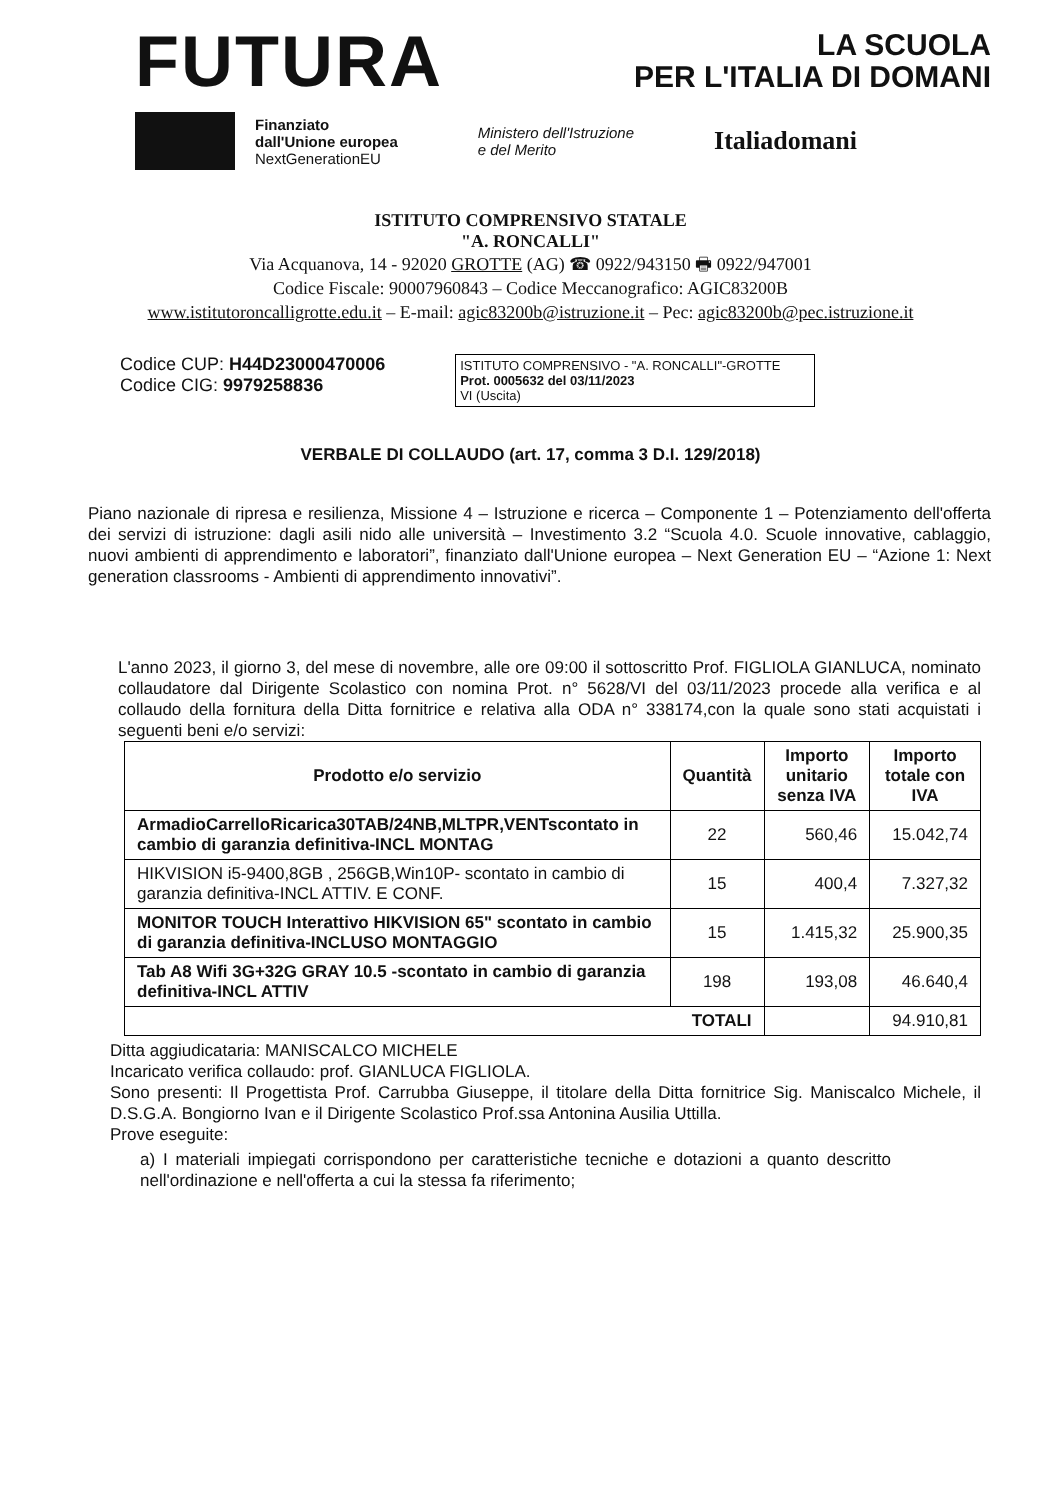FUTURA
LA SCUOLA
PER L'ITALIA DI DOMANI
Finanziato
dall'Unione europea
NextGenerationEU
Ministero dell'Istruzione
e del Merito
Italiadomani
ISTITUTO COMPRENSIVO STATALE
"A. RONCALLI"
Via Acquanova, 14 - 92020 GROTTE (AG) ☎ 0922/943150 🖶 0922/947001
Codice Fiscale: 90007960843 – Codice Meccanografico: AGIC83200B
www.istitutoroncalligrotte.edu.it – E-mail: agic83200b@istruzione.it – Pec: agic83200b@pec.istruzione.it
Codice CUP: H44D23000470006
Codice CIG: 9979258836
ISTITUTO COMPRENSIVO - "A. RONCALLI"-GROTTE
Prot. 0005632 del 03/11/2023
VI (Uscita)
VERBALE DI COLLAUDO (art. 17, comma 3 D.I. 129/2018)
Piano nazionale di ripresa e resilienza, Missione 4 – Istruzione e ricerca – Componente 1 – Potenziamento dell'offerta dei servizi di istruzione: dagli asili nido alle università – Investimento 3.2 “Scuola 4.0. Scuole innovative, cablaggio, nuovi ambienti di apprendimento e laboratori”, finanziato dall'Unione europea – Next Generation EU – “Azione 1: Next generation classrooms - Ambienti di apprendimento innovativi”.
L'anno 2023, il giorno 3, del mese di novembre, alle ore 09:00 il sottoscritto Prof. FIGLIOLA GIANLUCA, nominato collaudatore dal Dirigente Scolastico con nomina Prot. n° 5628/VI del 03/11/2023 procede alla verifica e al collaudo della fornitura della Ditta fornitrice e relativa alla ODA n° 338174,con la quale sono stati acquistati i seguenti beni e/o servizi:
| Prodotto e/o servizio | Quantità | Importo unitario senza IVA | Importo totale con IVA |
| --- | --- | --- | --- |
| ArmadioCarrelloRicarica30TAB/24NB,MLTPR,VENTscontato in cambio di garanzia definitiva-INCL MONTAG | 22 | 560,46 | 15.042,74 |
| HIKVISION i5-9400,8GB , 256GB,Win10P- scontato in cambio di garanzia definitiva-INCL ATTIV. E CONF. | 15 | 400,4 | 7.327,32 |
| MONITOR TOUCH Interattivo HIKVISION 65" scontato in cambio di garanzia definitiva-INCLUSO MONTAGGIO | 15 | 1.415,32 | 25.900,35 |
| Tab A8 Wifi 3G+32G GRAY 10.5 -scontato in cambio di garanzia definitiva-INCL ATTIV | 198 | 193,08 | 46.640,4 |
| TOTALI | | | 94.910,81 |
Ditta aggiudicataria: MANISCALCO MICHELE
Incaricato verifica collaudo: prof. GIANLUCA FIGLIOLA.
Sono presenti: Il Progettista Prof. Carrubba Giuseppe, il titolare della Ditta fornitrice Sig. Maniscalco Michele, il D.S.G.A. Bongiorno Ivan e il Dirigente Scolastico Prof.ssa Antonina Ausilia Uttilla.
Prove eseguite:
a) I materiali impiegati corrispondono per caratteristiche tecniche e dotazioni a quanto descritto nell'ordinazione e nell'offerta a cui la stessa fa riferimento;